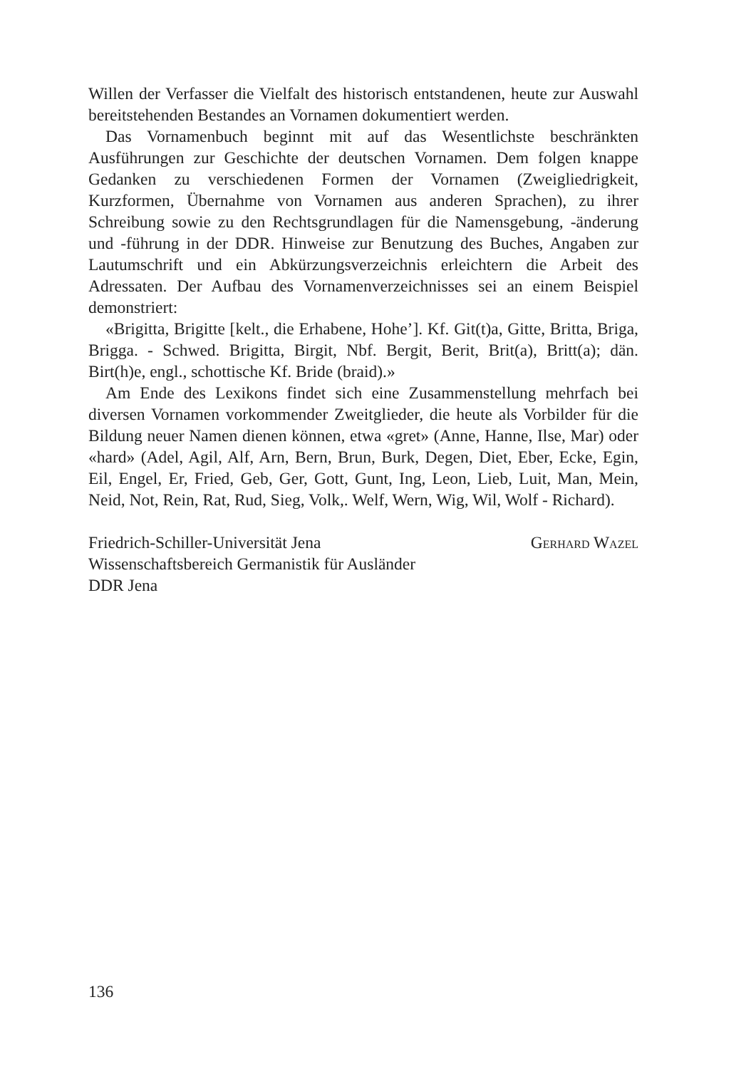Willen der Verfasser die Vielfalt des historisch entstandenen, heute zur Auswahl bereitstehenden Bestandes an Vornamen dokumentiert werden.
Das Vornamenbuch beginnt mit auf das Wesentlichste beschränkten Ausführungen zur Geschichte der deutschen Vornamen. Dem folgen knappe Gedanken zu verschiedenen Formen der Vornamen (Zweigliedrigkeit, Kurzformen, Übernahme von Vornamen aus anderen Sprachen), zu ihrer Schreibung sowie zu den Rechtsgrundlagen für die Namensgebung, -änderung und -führung in der DDR. Hinweise zur Benutzung des Buches, Angaben zur Lautumschrift und ein Abkürzungsverzeichnis erleichtern die Arbeit des Adressaten. Der Aufbau des Vornamenverzeichnisses sei an einem Beispiel demonstriert:
«Brigitta, Brigitte [kelt., die Erhabene, Hohe’]. Kf. Git(t)a, Gitte, Britta, Briga, Brigga. - Schwed. Brigitta, Birgit, Nbf. Bergit, Berit, Brit(a), Britt(a); dän. Birt(h)e, engl., schottische Kf. Bride (braid).»
Am Ende des Lexikons findet sich eine Zusammenstellung mehrfach bei diversen Vornamen vorkommender Zweitglieder, die heute als Vorbilder für die Bildung neuer Namen dienen können, etwa «gret» (Anne, Hanne, Ilse, Mar) oder «hard» (Adel, Agil, Alf, Arn, Bern, Brun, Burk, Degen, Diet, Eber, Ecke, Egin, Eil, Engel, Er, Fried, Geb, Ger, Gott, Gunt, Ing, Leon, Lieb, Luit, Man, Mein, Neid, Not, Rein, Rat, Rud, Sieg, Volk,. Welf, Wern, Wig, Wil, Wolf - Richard).
Friedrich-Schiller-Universität Jena
Wissenschaftsbereich Germanistik für Ausländer
DDR Jena
Gerhard Wazel
136